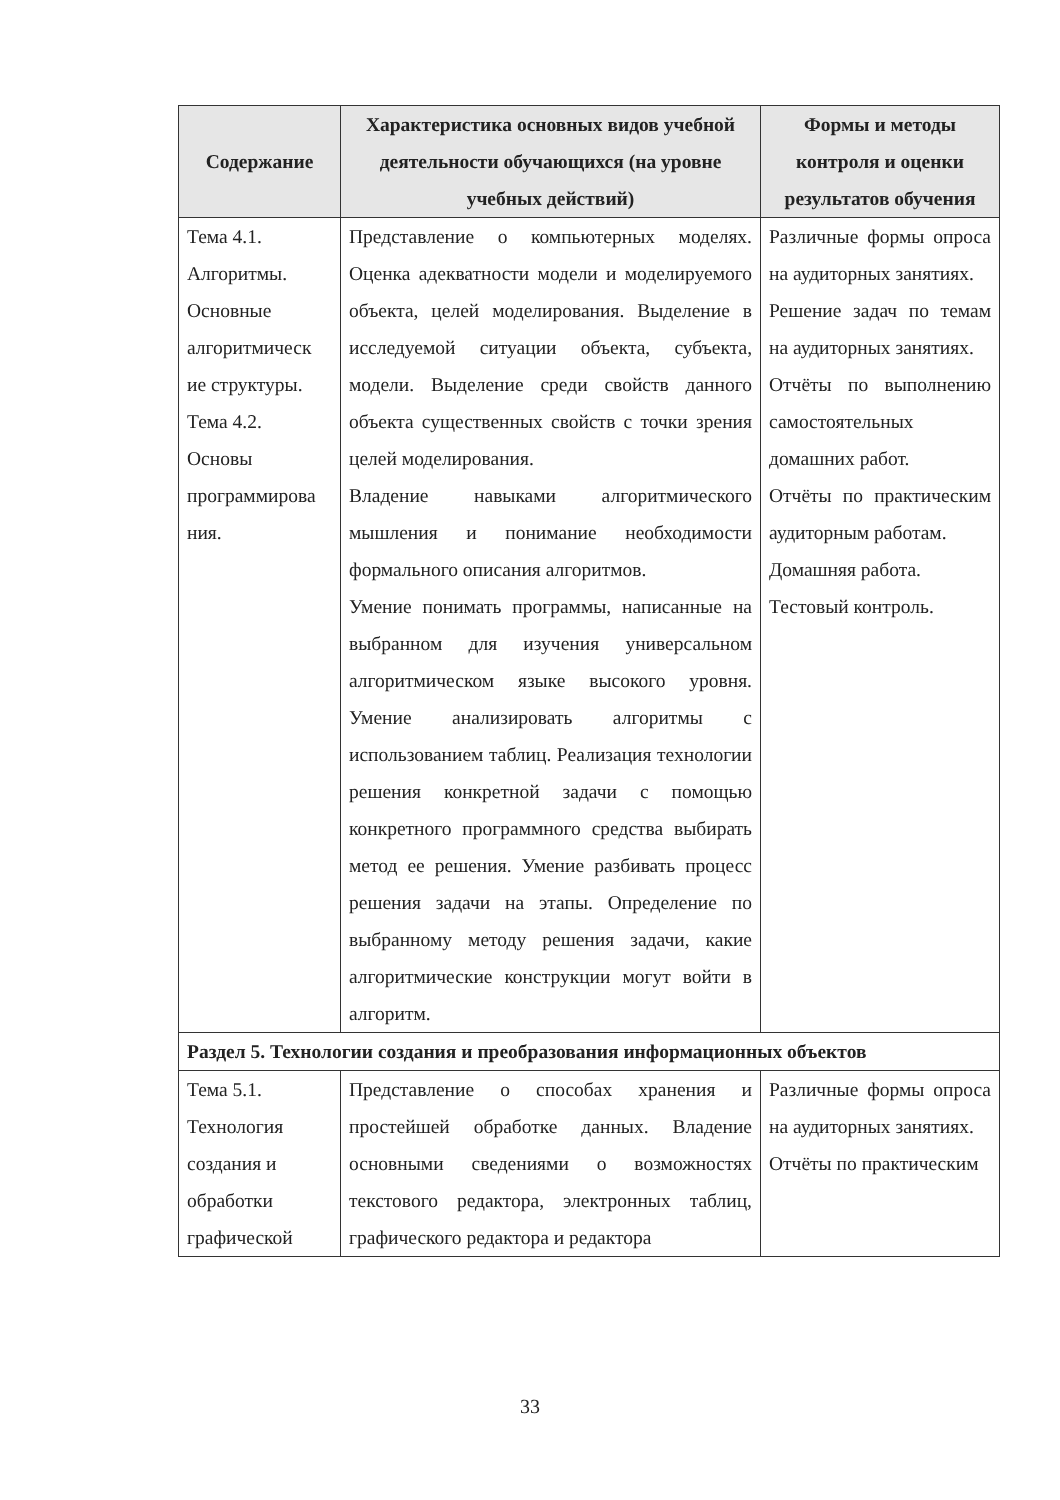| Содержание | Характеристика основных видов учебной деятельности обучающихся (на уровне учебных действий) | Формы и методы контроля и оценки результатов обучения |
| --- | --- | --- |
| Тема 4.1. Алгоритмы. Основные алгоритмическ ие структуры. Тема 4.2. Основы программирова ния. | Представление о компьютерных моделях. Оценка адекватности модели и моделируемого объекта, целей моделирования. Выделение в исследуемой ситуации объекта, субъекта, модели. Выделение среди свойств данного объекта существенных свойств с точки зрения целей моделирования. Владение навыками алгоритмического мышления и понимание необходимости формального описания алгоритмов. Умение понимать программы, написанные на выбранном для изучения универсальном алгоритмическом языке высокого уровня. Умение анализировать алгоритмы с использованием таблиц. Реализация технологии решения конкретной задачи с помощью конкретного программного средства выбирать метод ее решения. Умение разбивать процесс решения задачи на этапы. Определение по выбранному методу решения задачи, какие алгоритмические конструкции могут войти в алгоритм. | Различные формы опроса на аудиторных занятиях. Решение задач по темам на аудиторных занятиях. Отчёты по выполнению самостоятельных домашних работ. Отчёты по практическим аудиторным работам. Домашняя работа. Тестовый контроль. |
| Раздел 5. Технологии создания и преобразования информационных объектов | | |
| Тема 5.1. Технология создания и обработки графической | Представление о способах хранения и простейшей обработке данных. Владение основными сведениями о возможностях текстового редактора, электронных таблиц, графического редактора и редактора | Различные формы опроса на аудиторных занятиях. Отчёты по практическим |
33